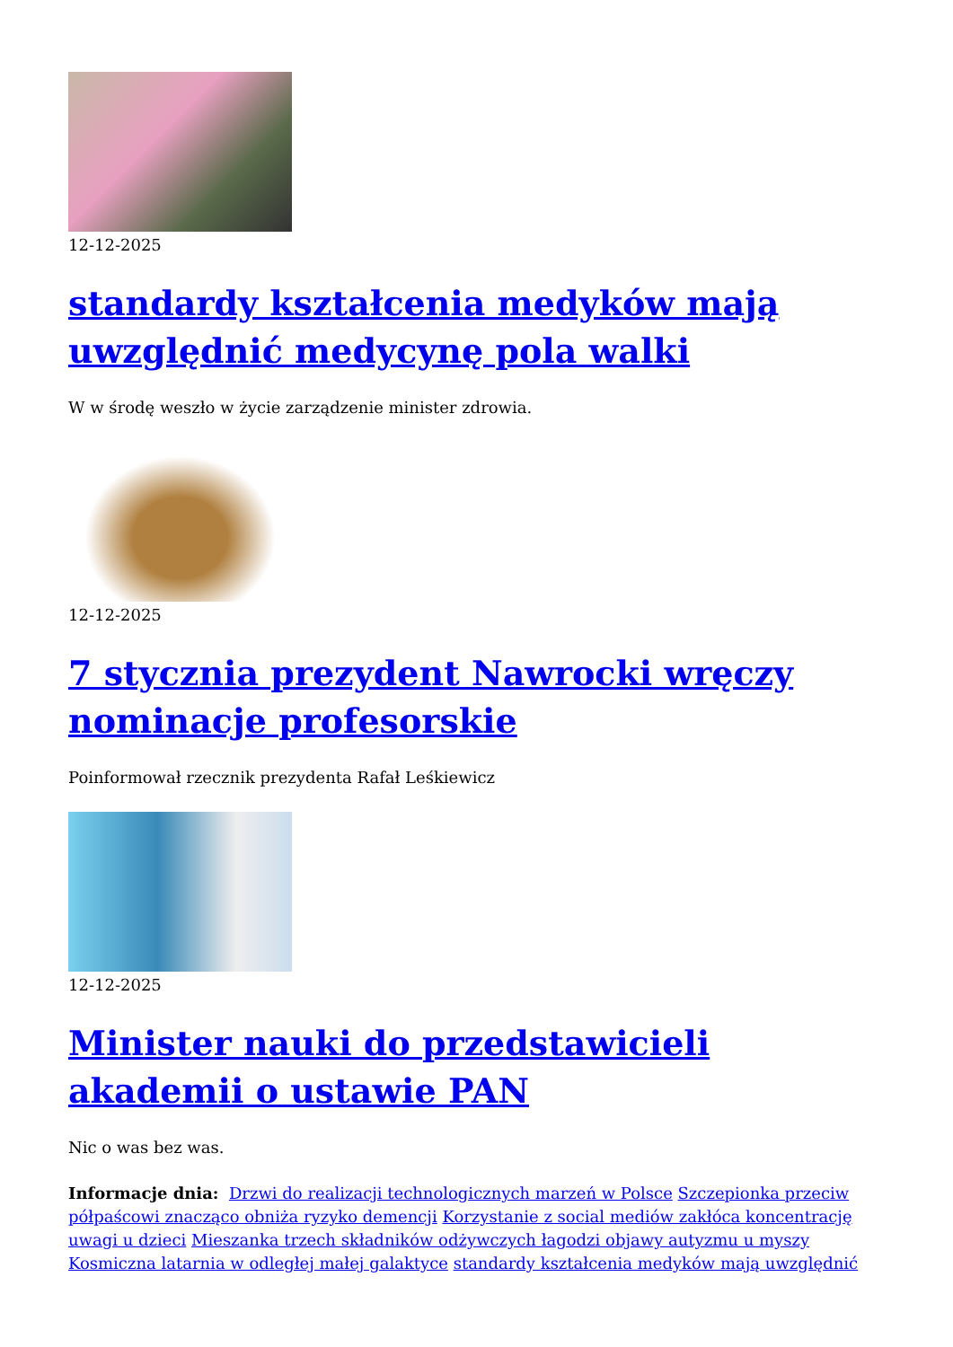12-12-2025
standardy kształcenia medyków mają uwzględnić medycynę pola walki
W w środę weszło w życie zarządzenie minister zdrowia.
12-12-2025
7 stycznia prezydent Nawrocki wręczy nominacje profesorskie
Poinformował rzecznik prezydenta Rafał Leśkiewicz
12-12-2025
Minister nauki do przedstawicieli akademii o ustawie PAN
Nic o was bez was.
Informacje dnia: Drzwi do realizacji technologicznych marzeń w Polsce Szczepionka przeciw półpaścowi znacząco obniża ryzyko demencji Korzystanie z social mediów zakłóca koncentrację uwagi u dzieci Mieszanka trzech składników odżywczych łagodzi objawy autyzmu u myszy Kosmiczna latarnia w odległej małej galaktyce standardy kształcenia medyków mają uwzględnić